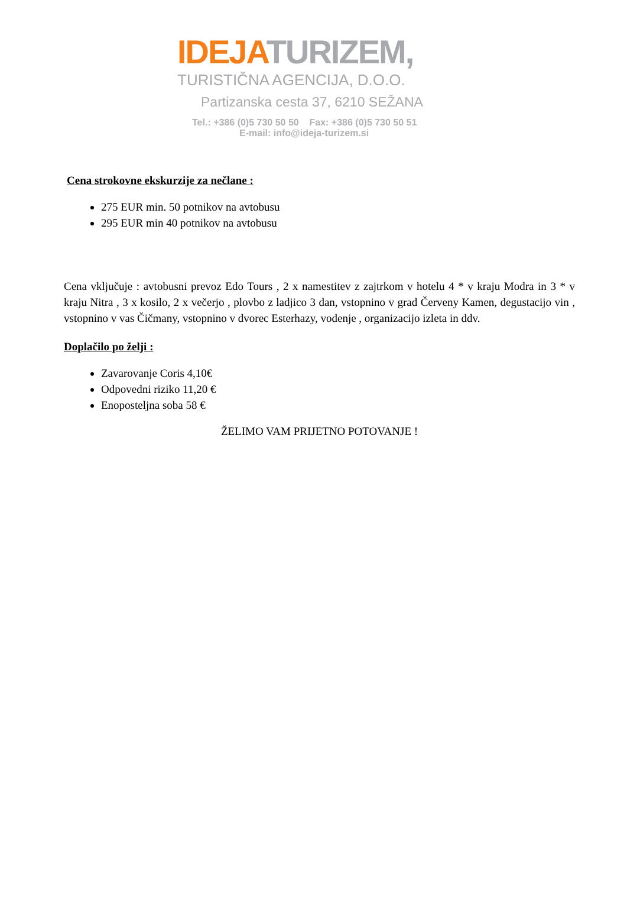IDEJA TURIZEM,
TURISTIČNA AGENCIJA, D.O.O.
Partizanska cesta 37, 6210 SEŽANA
Tel.: +386 (0)5 730 50 50 Fax: +386 (0)5 730 50 51
E-mail: info@ideja-turizem.si
Cena strokovne ekskurzije za nečlane :
275 EUR min. 50 potnikov na avtobusu
295 EUR min 40 potnikov na avtobusu
Cena vključuje : avtobusni prevoz Edo Tours , 2 x namestitev z zajtrkom v hotelu 4 * v kraju Modra in 3 * v kraju Nitra , 3 x kosilo, 2 x večerjo , plovbo z ladjico 3 dan, vstopnino v grad Červeny Kamen, degustacijo vin , vstopnino v vas Čičmany, vstopnino v dvorec Esterhazy, vodenje , organizacijo izleta in ddv.
Doplačilo po želji :
Zavarovanje Coris 4,10€
Odpovedni riziko 11,20 €
Enoposteljna soba 58 €
ŽELIMO VAM PRIJETNO POTOVANJE !